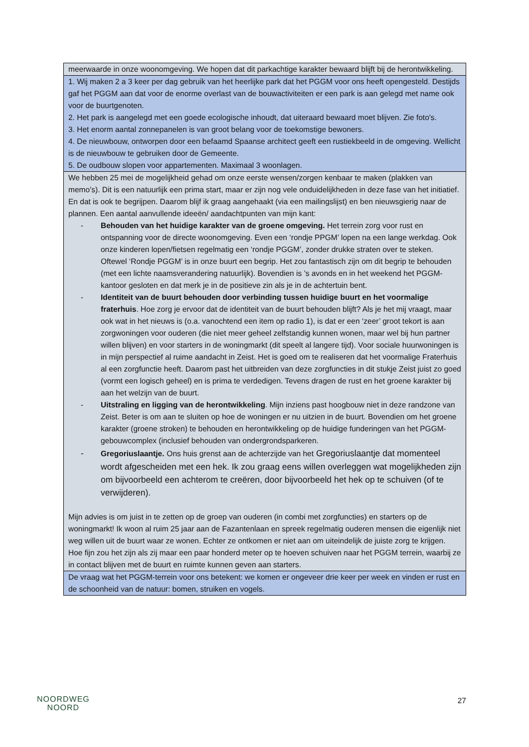| meerwaarde in onze woonomgeving. We hopen dat dit parkachtige karakter bewaard blijft bij de herontwikkeling. |
| 1. Wij maken 2 a 3 keer per dag gebruik van het heerlijke park dat het PGGM voor ons heeft opengesteld. Destijds gaf het PGGM aan dat voor de enorme overlast van de bouwactiviteiten er een park is aan gelegd met name ook voor de buurtgenoten. 2. Het park is aangelegd met een goede ecologische inhoudt, dat uiteraard bewaard moet blijven. Zie foto's. 3. Het enorm aantal zonnepanelen is van groot belang voor de toekomstige bewoners. 4. De nieuwbouw, ontworpen door een befaamd Spaanse architect geeft een rustiekbeeld in de omgeving. Wellicht is de nieuwbouw te gebruiken door de Gemeente. 5. De oudbouw slopen voor appartementen. Maximaal 3 woonlagen. |
| We hebben 25 mei de mogelijkheid gehad om onze eerste wensen/zorgen kenbaar te maken (plakken van memo’s). Dit is een natuurlijk een prima start, maar er zijn nog vele onduidelijkheden in deze fase van het initiatief. En dat is ook te begrijpen. Daarom blijf ik graag aangehaakt (via een mailingslijst) en ben nieuwsgierig naar de plannen. Een aantal aanvullende ideeën/ aandachtpunten van mijn kant: - Behouden van het huidige karakter van de groene omgeving. Het terrein zorg voor rust en ontspanning voor de directe woonomgeving. Even een ‘rondje PPGM’ lopen na een lange werkdag. Ook onze kinderen lopen/fietsen regelmatig een ‘rondje PGGM’, zonder drukke straten over te steken. Oftewel ‘Rondje PGGM’ is in onze buurt een begrip. Het zou fantastisch zijn om dit begrip te behouden (met een lichte naamsverandering natuurlijk). Bovendien is ’s avonds en in het weekend het PGGM-kantoor gesloten en dat merk je in de positieve zin als je in de achtertuin bent. - Identiteit van de buurt behouden door verbinding tussen huidige buurt en het voormalige fraterhuis . Hoe zorg je ervoor dat de identiteit van de buurt behouden blijft? Als je het mij vraagt, maar ook wat in het nieuws is (o.a. vanochtend een item op radio 1), is dat er een ‘zeer’ groot tekort is aan zorgwoningen voor ouderen (die niet meer geheel zelfstandig kunnen wonen, maar wel bij hun partner willen blijven) en voor starters in de woningmarkt (dit speelt al langere tijd). Voor sociale huurwoningen is in mijn perspectief al ruime aandacht in Zeist. Het is goed om te realiseren dat het voormalige Fraterhuis al een zorgfunctie heeft. Daarom past het uitbreiden van deze zorgfuncties in dit stukje Zeist juist zo goed (vormt een logisch geheel) en is prima te verdedigen. Tevens dragen de rust en het groene karakter bij aan het welzijn van de buurt. - Uitstraling en ligging van de herontwikkeling . Mijn inziens past hoogbouw niet in deze randzone van Zeist. Beter is om aan te sluiten op hoe de woningen er nu uitzien in de buurt. Bovendien om het groene karakter (groene stroken) te behouden en herontwikkeling op de huidige funderingen van het PGGM-gebouwcomplex (inclusief behouden van ondergrondsparkeren. - Gregoriuslaantje. Ons huis grenst aan de achterzijde van het Gregoriuslaantje dat momenteel wordt afgescheiden met een hek. Ik zou graag eens willen overleggen wat mogelijkheden zijn om bijvoorbeeld een achterom te creëren, door bijvoorbeeld het hek op te schuiven (of te verwijderen). Mijn advies is om juist in te zetten op de groep van ouderen (in combi met zorgfuncties) en starters op de woningmarkt! Ik woon al ruim 25 jaar aan de Fazantenlaan en spreek regelmatig ouderen mensen die eigenlijk niet weg willen uit de buurt waar ze wonen. Echter ze ontkomen er niet aan om uiteindelijk de juiste zorg te krijgen. Hoe fijn zou het zijn als zij maar een paar honderd meter op te hoeven schuiven naar het PGGM terrein, waarbij ze in contact blijven met de buurt en ruimte kunnen geven aan starters. |
| De vraag wat het PGGM-terrein voor ons betekent: we komen er ongeveer drie keer per week en vinden er rust en de schoonheid van de natuur: bomen, struiken en vogels. |
NOORDWEG
NOORD
27